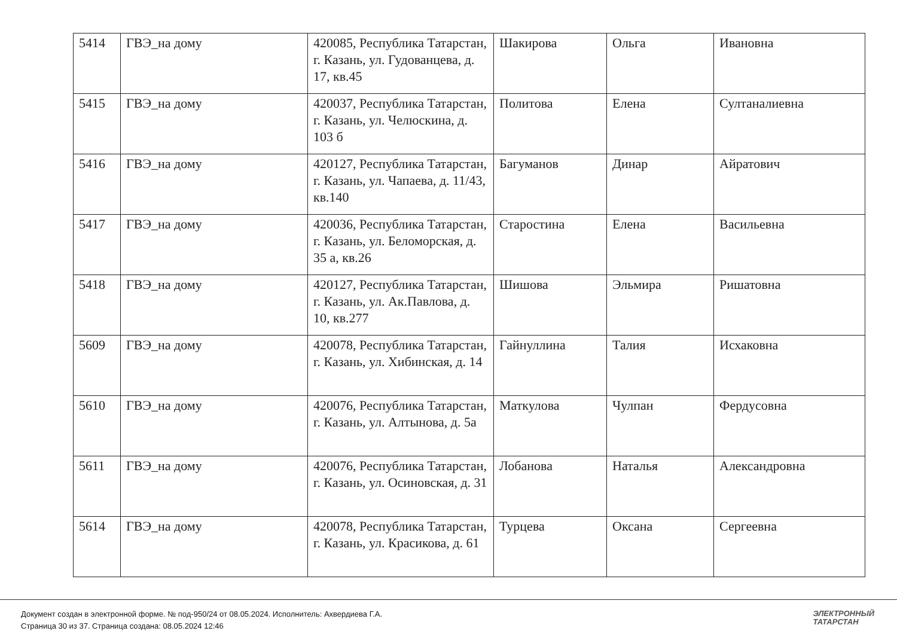| 5414 | ГВЭ_на дому | 420085, Республика Татарстан, г. Казань, ул. Гудованцева, д. 17, кв.45 | Шакирова | Ольга | Ивановна |
| 5415 | ГВЭ_на дому | 420037, Республика Татарстан, г. Казань, ул. Челюскина, д. 103 б | Политова | Елена | Султаналиевна |
| 5416 | ГВЭ_на дому | 420127, Республика Татарстан, г. Казань, ул. Чапаева, д. 11/43, кв.140 | Багуманов | Динар | Айратович |
| 5417 | ГВЭ_на дому | 420036, Республика Татарстан, г. Казань, ул. Беломорская, д. 35 а, кв.26 | Старостина | Елена | Васильевна |
| 5418 | ГВЭ_на дому | 420127, Республика Татарстан, г. Казань, ул. Ак.Павлова, д. 10, кв.277 | Шишова | Эльмира | Ришатовна |
| 5609 | ГВЭ_на дому | 420078, Республика Татарстан, г. Казань, ул. Хибинская, д. 14 | Гайнуллина | Талия | Исхаковна |
| 5610 | ГВЭ_на дому | 420076, Республика Татарстан, г. Казань, ул. Алтынова, д. 5а | Маткулова | Чулпан | Фердусовна |
| 5611 | ГВЭ_на дому | 420076, Республика Татарстан, г. Казань, ул. Осиновская, д. 31 | Лобанова | Наталья | Александровна |
| 5614 | ГВЭ_на дому | 420078, Республика Татарстан, г. Казань, ул. Красикова, д. 61 | Турцева | Оксана | Сергеевна |
Документ создан в электронной форме. № под-950/24 от 08.05.2024. Исполнитель: Ахвердиева Г.А.
Страница 30 из 37. Страница создана: 08.05.2024 12:46
ЭЛЕКТРОННЫЙ
ТАТАРСТАН